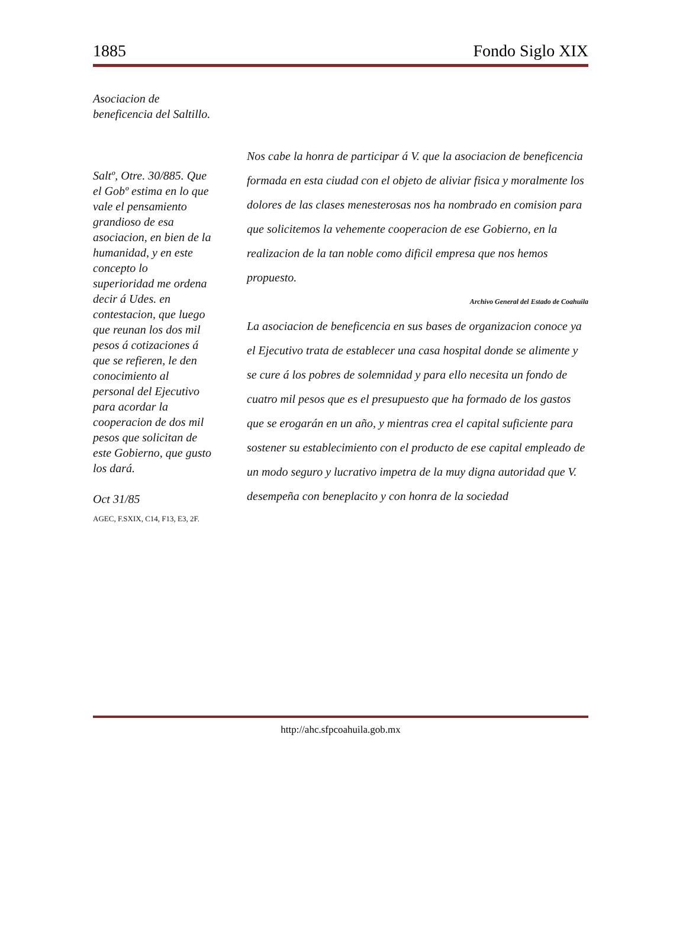1885 Fondo Siglo XIX
Asociacion de beneficencia del Saltillo.
Saltº, Otre. 30/885. Que el Gobº estima en lo que vale el pensamiento grandioso de esa asociacion, en bien de la humanidad, y en este concepto lo superioridad me ordena decir á Udes. en contestacion, que luego que reunan los dos mil pesos á cotizaciones á que se refieren, le den conocimiento al personal del Ejecutivo para acordar la cooperacion de dos mil pesos que solicitan de este Gobierno, que gusto los dará.
Oct 31/85
Nos cabe la honra de participar á V. que la asociacion de beneficencia formada en esta ciudad con el objeto de aliviar fisica y moralmente los dolores de las clases menesterosas nos ha nombrado en comision para que solicitemos la vehemente cooperacion de ese Gobierno, en la realizacion de la tan noble como dificil empresa que nos hemos propuesto.
Archivo General del Estado de Coahuila
La asociacion de beneficencia en sus bases de organizacion conoce ya el Ejecutivo trata de establecer una casa hospital donde se alimente y se cure á los pobres de solemnidad y para ello necesita un fondo de cuatro mil pesos que es el presupuesto que ha formado de los gastos que se erogarán en un año, y mientras crea el capital suficiente para sostener su establecimiento con el producto de ese capital empleado de un modo seguro y lucrativo impetra de la muy digna autoridad que V. desempeña con beneplacito y con honra de la sociedad
AGEC, F.SXIX, C14, F13, E3, 2F.
http://ahc.sfpcoahuila.gob.mx